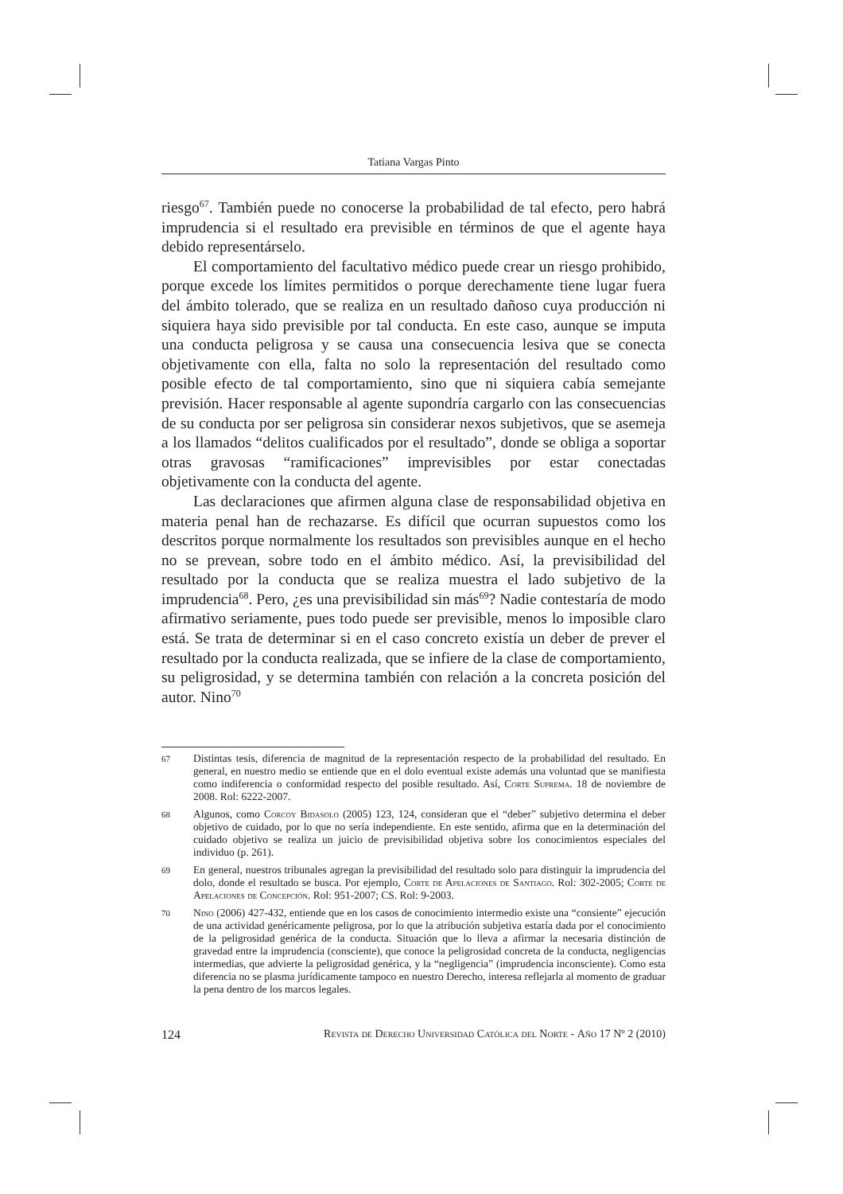Tatiana Vargas Pinto
riesgo<sup>67</sup>. También puede no conocerse la probabilidad de tal efecto, pero habrá imprudencia si el resultado era previsible en términos de que el agente haya debido representárselo.
El comportamiento del facultativo médico puede crear un riesgo prohibido, porque excede los límites permitidos o porque derechamente tiene lugar fuera del ámbito tolerado, que se realiza en un resultado dañoso cuya producción ni siquiera haya sido previsible por tal conducta. En este caso, aunque se imputa una conducta peligrosa y se causa una consecuencia lesiva que se conecta objetivamente con ella, falta no solo la representación del resultado como posible efecto de tal comportamiento, sino que ni siquiera cabía semejante previsión. Hacer responsable al agente supondría cargarlo con las consecuencias de su conducta por ser peligrosa sin considerar nexos subjetivos, que se asemeja a los llamados “delitos cualificados por el resultado”, donde se obliga a soportar otras gravosas “ramificaciones” imprevisibles por estar conectadas objetivamente con la conducta del agente.
Las declaraciones que afirmen alguna clase de responsabilidad objetiva en materia penal han de rechazarse. Es difícil que ocurran supuestos como los descritos porque normalmente los resultados son previsibles aunque en el hecho no se prevean, sobre todo en el ámbito médico. Así, la previsibilidad del resultado por la conducta que se realiza muestra el lado subjetivo de la imprudencia<sup>68</sup>. Pero, ¿es una previsibilidad sin más<sup>69</sup>? Nadie contestaría de modo afirmativo seriamente, pues todo puede ser previsible, menos lo imposible claro está. Se trata de determinar si en el caso concreto existía un deber de prever el resultado por la conducta realizada, que se infiere de la clase de comportamiento, su peligrosidad, y se determina también con relación a la concreta posición del autor. Nino<sup>70</sup>
67 Distintas tesis, diferencia de magnitud de la representación respecto de la probabilidad del resultado. En general, en nuestro medio se entiende que en el dolo eventual existe además una voluntad que se manifiesta como indiferencia o conformidad respecto del posible resultado. Así, Corte Suprema. 18 de noviembre de 2008. Rol: 6222-2007.
68 Algunos, como Corcoy Bidasolo (2005) 123, 124, consideran que el “deber” subjetivo determina el deber objetivo de cuidado, por lo que no sería independiente. En este sentido, afirma que en la determinación del cuidado objetivo se realiza un juicio de previsibilidad objetiva sobre los conocimientos especiales del individuo (p. 261).
69 En general, nuestros tribunales agregan la previsibilidad del resultado solo para distinguir la imprudencia del dolo, donde el resultado se busca. Por ejemplo, Corte de Apelaciones de Santiago. Rol: 302-2005; Corte de Apelaciones de Concepción. Rol: 951-2007; CS. Rol: 9-2003.
70 Nino (2006) 427-432, entiende que en los casos de conocimiento intermedio existe una “consiente” ejecución de una actividad genéricamente peligrosa, por lo que la atribución subjetiva estaría dada por el conocimiento de la peligrosidad genérica de la conducta. Situación que lo lleva a afirmar la necesaria distinción de gravedad entre la imprudencia (consciente), que conoce la peligrosidad concreta de la conducta, negligencias intermedias, que advierte la peligrosidad genérica, y la “negligencia” (imprudencia inconsciente). Como esta diferencia no se plasma jurídicamente tampoco en nuestro Derecho, interesa reflejarla al momento de graduar la pena dentro de los marcos legales.
124 Revista de Derecho Universidad Católica del Norte - Año 17 Nº 2 (2010)